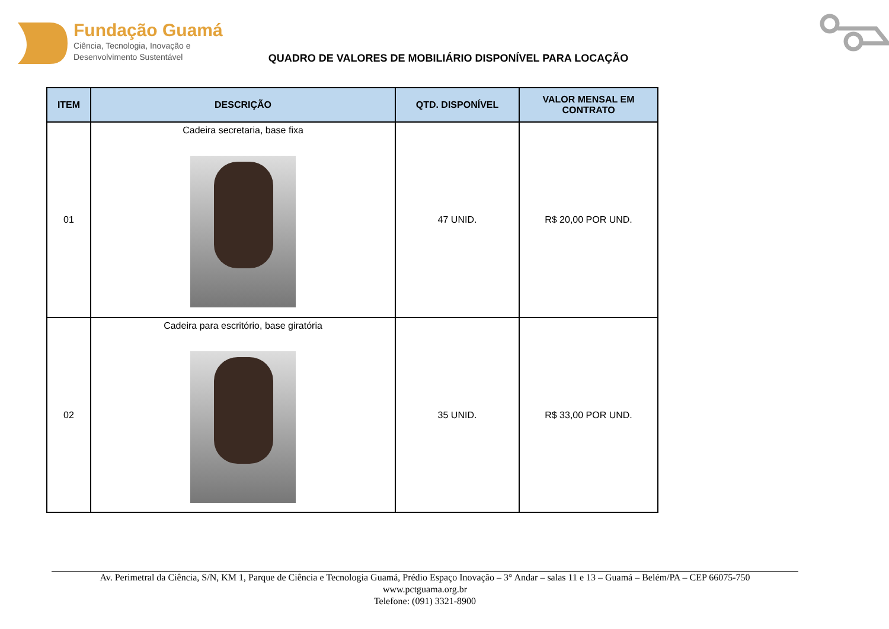Fundação Guamá
Ciência, Tecnologia, Inovação e
Desenvolvimento Sustentável
QUADRO DE VALORES DE MOBILIÁRIO DISPONÍVEL PARA LOCAÇÃO
| ITEM | DESCRIÇÃO | QTD. DISPONÍVEL | VALOR MENSAL EM CONTRATO |
| --- | --- | --- | --- |
| 01 | Cadeira secretaria, base fixa | 47 UNID. | R$ 20,00 POR UND. |
| 02 | Cadeira para escritório, base giratória | 35 UNID. | R$ 33,00 POR UND. |
Av. Perimetral da Ciência, S/N, KM 1, Parque de Ciência e Tecnologia Guamá, Prédio Espaço Inovação – 3° Andar – salas 11 e 13 – Guamá – Belém/PA – CEP 66075-750
www.pctguama.org.br
Telefone: (091) 3321-8900